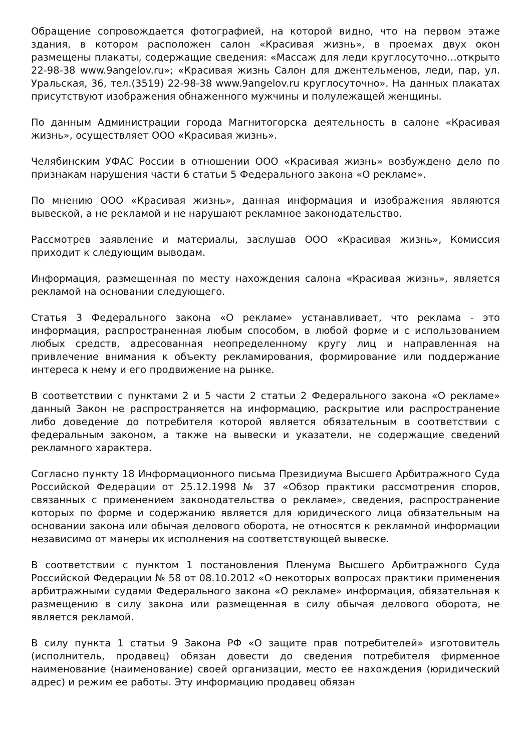Обращение сопровождается фотографией, на которой видно, что на первом этаже здания, в котором расположен салон «Красивая жизнь», в проемах двух окон размещены плакаты, содержащие сведения: «Массаж для леди круглосуточно…открыто 22-98-38 www.9angelov.ru»; «Красивая жизнь Салон для джентельменов, леди, пар, ул. Уральская, 36, тел.(3519) 22-98-38 www.9angelov.ru круглосуточно». На данных плакатах присутствуют изображения обнаженного мужчины и полулежащей женщины.
По данным Администрации города Магнитогорска деятельность в салоне «Красивая жизнь», осуществляет ООО «Красивая жизнь».
Челябинским УФАС России в отношении ООО «Красивая жизнь» возбуждено дело по признакам нарушения части 6 статьи 5 Федерального закона «О рекламе».
По мнению ООО «Красивая жизнь», данная информация и изображения являются вывеской, а не рекламой и не нарушают рекламное законодательство.
Рассмотрев заявление и материалы, заслушав ООО «Красивая жизнь», Комиссия приходит к следующим выводам.
Информация, размещенная по месту нахождения салона «Красивая жизнь», является рекламой на основании следующего.
Статья 3 Федерального закона «О рекламе» устанавливает, что реклама - это информация, распространенная любым способом, в любой форме и с использованием любых средств, адресованная неопределенному кругу лиц и направленная на привлечение внимания к объекту рекламирования, формирование или поддержание интереса к нему и его продвижение на рынке.
В соответствии с пунктами 2 и 5 части 2 статьи 2 Федерального закона «О рекламе» данный Закон не распространяется на информацию, раскрытие или распространение либо доведение до потребителя которой является обязательным в соответствии с федеральным законом, а также на вывески и указатели, не содержащие сведений рекламного характера.
Согласно пункту 18 Информационного письма Президиума Высшего Арбитражного Суда Российской Федерации от 25.12.1998 № 37 «Обзор практики рассмотрения споров, связанных с применением законодательства о рекламе», сведения, распространение которых по форме и содержанию является для юридического лица обязательным на основании закона или обычая делового оборота, не относятся к рекламной информации независимо от манеры их исполнения на соответствующей вывеске.
В соответствии с пунктом 1 постановления Пленума Высшего Арбитражного Суда Российской Федерации № 58 от 08.10.2012 «О некоторых вопросах практики применения арбитражными судами Федерального закона «О рекламе» информация, обязательная к размещению в силу закона или размещенная в силу обычая делового оборота, не является рекламой.
В силу пункта 1 статьи 9 Закона РФ «О защите прав потребителей» изготовитель (исполнитель, продавец) обязан довести до сведения потребителя фирменное наименование (наименование) своей организации, место ее нахождения (юридический адрес) и режим ее работы. Эту информацию продавец обязан